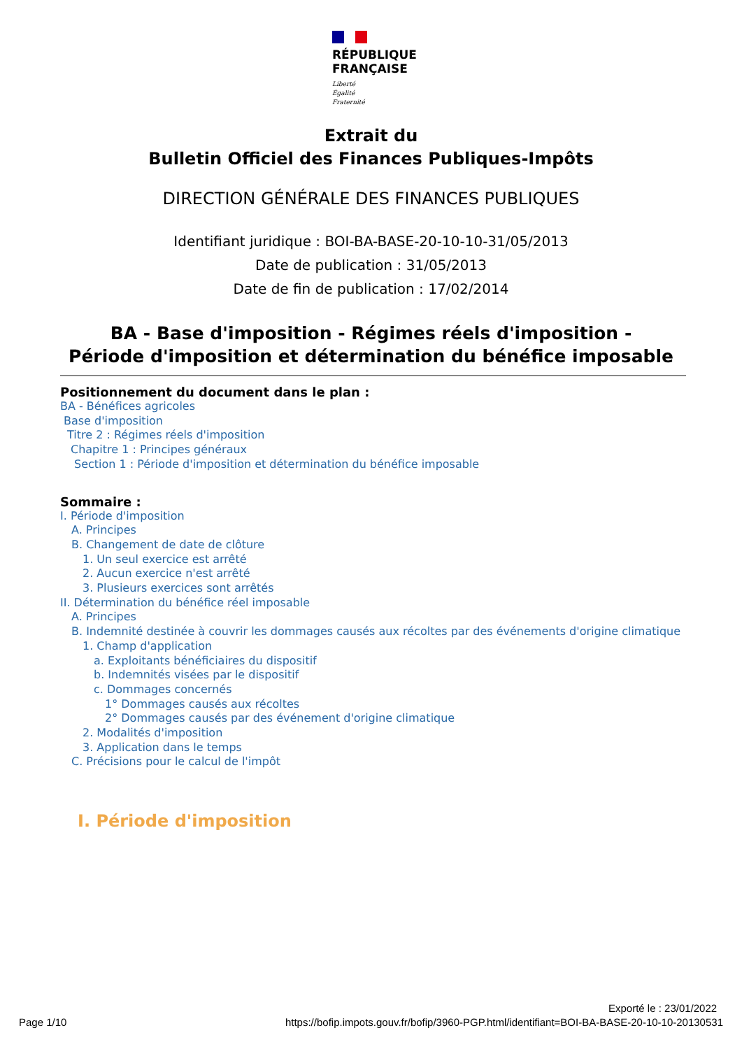RÉPUBLIQUE
FRANÇAISE
Liberté
Égalité
Fraternité
Extrait du
Bulletin Officiel des Finances Publiques-Impôts
DIRECTION GÉNÉRALE DES FINANCES PUBLIQUES
Identifiant juridique : BOI-BA-BASE-20-10-10-31/05/2013
Date de publication : 31/05/2013
Date de fin de publication : 17/02/2014
BA - Base d'imposition - Régimes réels d'imposition -
Période d'imposition et détermination du bénéfice imposable
Positionnement du document dans le plan :
BA - Bénéfices agricoles
Base d'imposition
Titre 2 : Régimes réels d'imposition
Chapitre 1 : Principes généraux
Section 1 : Période d'imposition et détermination du bénéfice imposable
Sommaire :
I. Période d'imposition
A. Principes
B. Changement de date de clôture
1. Un seul exercice est arrêté
2. Aucun exercice n'est arrêté
3. Plusieurs exercices sont arrêtés
II. Détermination du bénéfice réel imposable
A. Principes
B. Indemnité destinée à couvrir les dommages causés aux récoltes par des événements d'origine climatique
1. Champ d'application
a. Exploitants bénéficiaires du dispositif
b. Indemnités visées par le dispositif
c. Dommages concernés
1° Dommages causés aux récoltes
2° Dommages causés par des événement d'origine climatique
2. Modalités d'imposition
3. Application dans le temps
C. Précisions pour le calcul de l'impôt
I. Période d'imposition
Exporté le : 23/01/2022
Page 1/10
https://bofip.impots.gouv.fr/bofip/3960-PGP.html/identifiant=BOI-BA-BASE-20-10-10-20130531